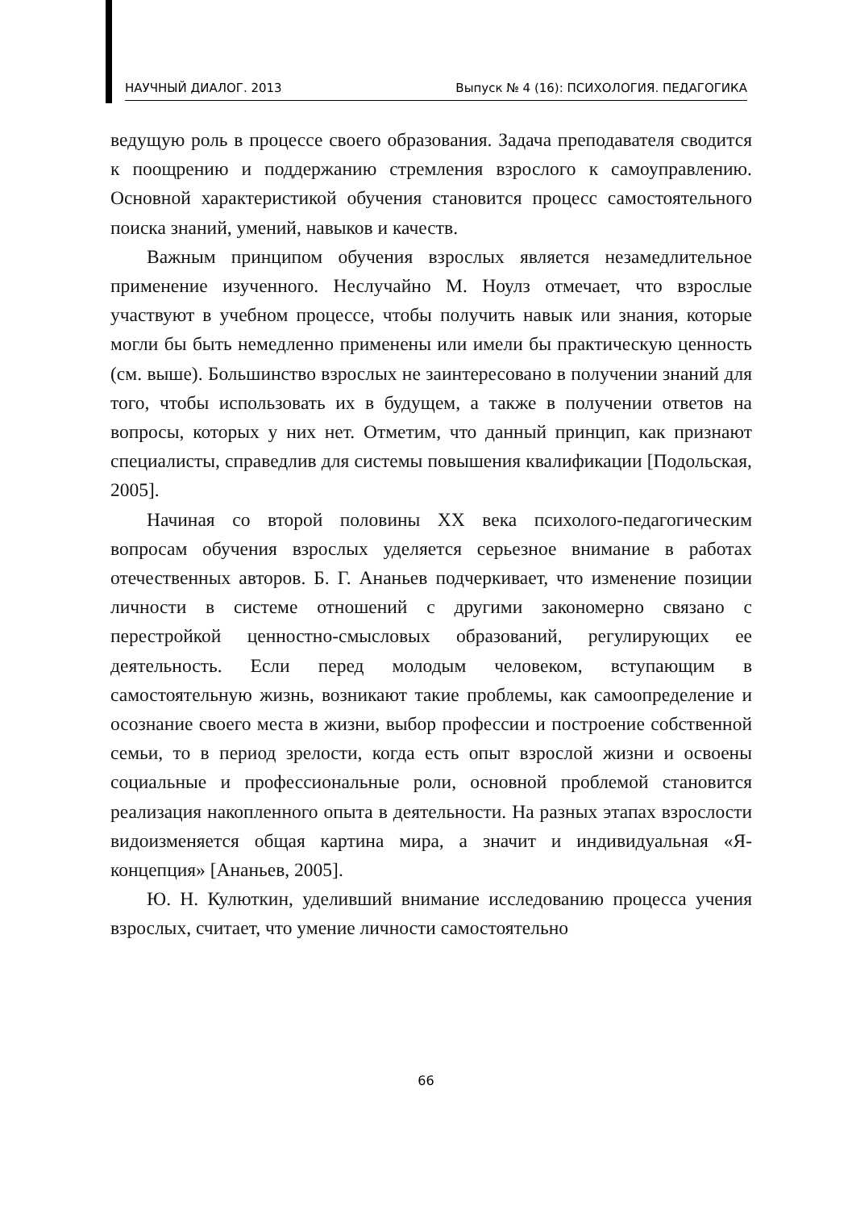НАУЧНЫЙ ДИАЛОГ. 2013 Выпуск № 4 (16): ПСИХОЛОГИЯ. ПЕДАГОГИКА
ведущую роль в процессе своего образования. Задача преподавателя сводится к поощрению и поддержанию стремления взрослого к самоуправлению. Основной характеристикой обучения становится процесс самостоятельного поиска знаний, умений, навыков и качеств.
Важным принципом обучения взрослых является незамедлительное применение изученного. Неслучайно М. Ноулз отмечает, что взрослые участвуют в учебном процессе, чтобы получить навык или знания, которые могли бы быть немедленно применены или имели бы практическую ценность (см. выше). Большинство взрослых не заинтересовано в получении знаний для того, чтобы использовать их в будущем, а также в получении ответов на вопросы, которых у них нет. Отметим, что данный принцип, как признают специалисты, справедлив для системы повышения квалификации [Подольская, 2005].
Начиная со второй половины XX века психолого-педагогическим вопросам обучения взрослых уделяется серьезное внимание в работах отечественных авторов. Б. Г. Ананьев подчеркивает, что изменение позиции личности в системе отношений с другими закономерно связано с перестройкой ценностно-смысловых образований, регулирующих ее деятельность. Если перед молодым человеком, вступающим в самостоятельную жизнь, возникают такие проблемы, как самоопределение и осознание своего места в жизни, выбор профессии и построение собственной семьи, то в период зрелости, когда есть опыт взрослой жизни и освоены социальные и профессиональные роли, основной проблемой становится реализация накопленного опыта в деятельности. На разных этапах взрослости видоизменяется общая картина мира, а значит и индивидуальная «Я-концепция» [Ананьев, 2005].
Ю. Н. Кулюткин, уделивший внимание исследованию процесса учения взрослых, считает, что умение личности самостоятельно
66